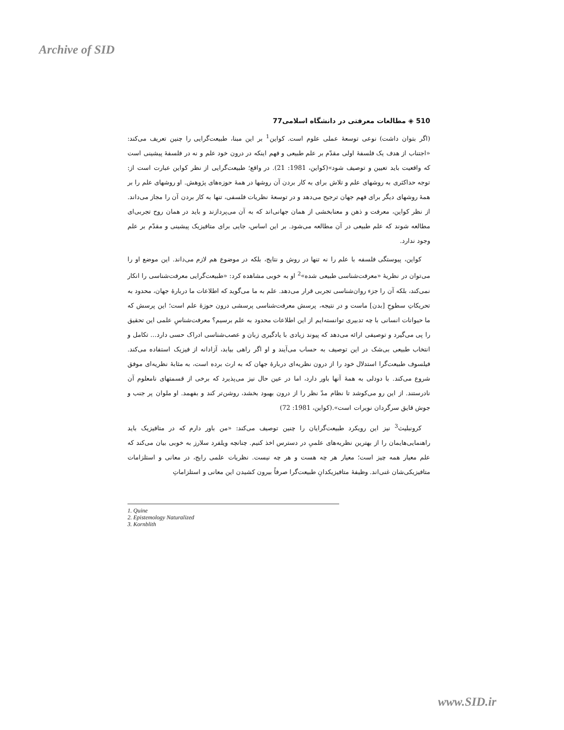Archive of SID
510 ◈ مطالعات معرفتی در دانشگاه اسلامی77
(اگر بتوان داشت) نوعی توسعهٔ عملی علوم است. کواین<sup>1</sup> بر این مبنا، طبیعت‌گرایی را چنین تعریف می‌کند: «اجتناب از هدف یک فلسفهٔ اولی مقدّم بر علم طبیعی و فهم اینکه در درون خود علم و نه در فلسفهٔ پیشینی است که واقعیت باید تعیین و توصیف شود»(کواین، 1981: 21). در واقع؛ طبیعت‌گرایی از نظر کواین عبارت است از: توجه حداکثری به روشهای علم و تلاش برای به کار بردن آن روشها در همهٔ حوزه‌های پژوهش. او روشهای علم را بر همهٔ روشهای دیگر برای فهم جهان ترجیح می‌دهد و در توسعهٔ نظریات فلسفی، تنها به کار بردن آن را مجاز می‌داند. از نظر کواین، معرفت و ذهن و معنابخشی از همان جهانی‌اند که به آن می‌پردازند و باید در همان روح تجربی‌ای مطالعه شوند که علم طبیعی در آن مطالعه می‌شود. بر این اساس، جایی برای متافیزیک پیشینی و مقدّم بر علم وجود ندارد.
کواین، پیوستگی فلسفه با علم را نه تنها در روش و نتایج، بلکه در موضوع هم لازم می‌داند. این موضع او را می‌توان در نظریهٔ «معرفت‌شناسی طبیعی شده»<sup>2</sup> او به خوبی مشاهده کرد: «طبیعت‌گرایی معرفت‌شناسی را انکار نمی‌کند، بلکه آن را جزء روان‌شناسی تجربی قرار می‌دهد. علم به ما می‌گوید که اطلاعات ما دربارهٔ جهان، محدود به تحریکاتِ سطوحِ [بدن] ماست و در نتیجه، پرسش معرفت‌شناسی پرسشی درون حوزهٔ علم است؛ این پرسش که ما حیوانات انسانی با چه تدبیری توانسته‌ایم از این اطلاعات محدود به علم برسیم؟ معرفت‌شناسِ علمی این تحقیق را پی می‌گیرد و توصیفی ارائه می‌دهد که پیوند زیادی با یادگیری زبان و عصب‌شناسی ادراک حسی دارد... تکامل و انتخاب طبیعی بی‌شک در این توصیف به حساب می‌آیند و او اگر راهی بیابد، آزادانه از فیزیک استفاده می‌کند. فیلسوف طبیعت‌گرا استدلال خود را از درون نظریه‌ای دربارهٔ جهان که به ارث برده است، به مثابهٔ نظریه‌ای موفق شروع می‌کند. با دودلی به همهٔ آنها باور دارد، اما در عین حال نیز می‌پذیرد که برخی از قسمتهای نامعلوم آن نادرستند. از این رو می‌کوشد تا نظام مدّ نظر را از درون بهبود بخشد، روشن‌تر کند و بفهمد. او ملوان پر جنب و جوش قایق سرگردان نویرات است».(کواین، 1981: 72)
کرونبلیث<sup>3</sup> نیز این رویکرد طبیعت‌گرایان را چنین توصیف می‌کند: «من باور دارم که در متافیزیک باید راهنمایی‌هایمان را از بهترین نظریه‌های علمیِ در دسترس اخذ کنیم. چنانچه ویلفرد سلارز به خوبی بیان می‌کند که علم معیار همه چیز است؛ معیار هر چه هست و هر چه نیست. نظریات علمی رایج، در معانی و استلزامات متافیزیکی‌شان غنی‌اند. وظیفهٔ متافیزیکدانِ طبیعت‌گرا صرفاً بیرون کشیدن این معانی و استلزاماتِ
1. Quine
2. Epistemology Naturalized
3. Kornblith
www.SID.ir